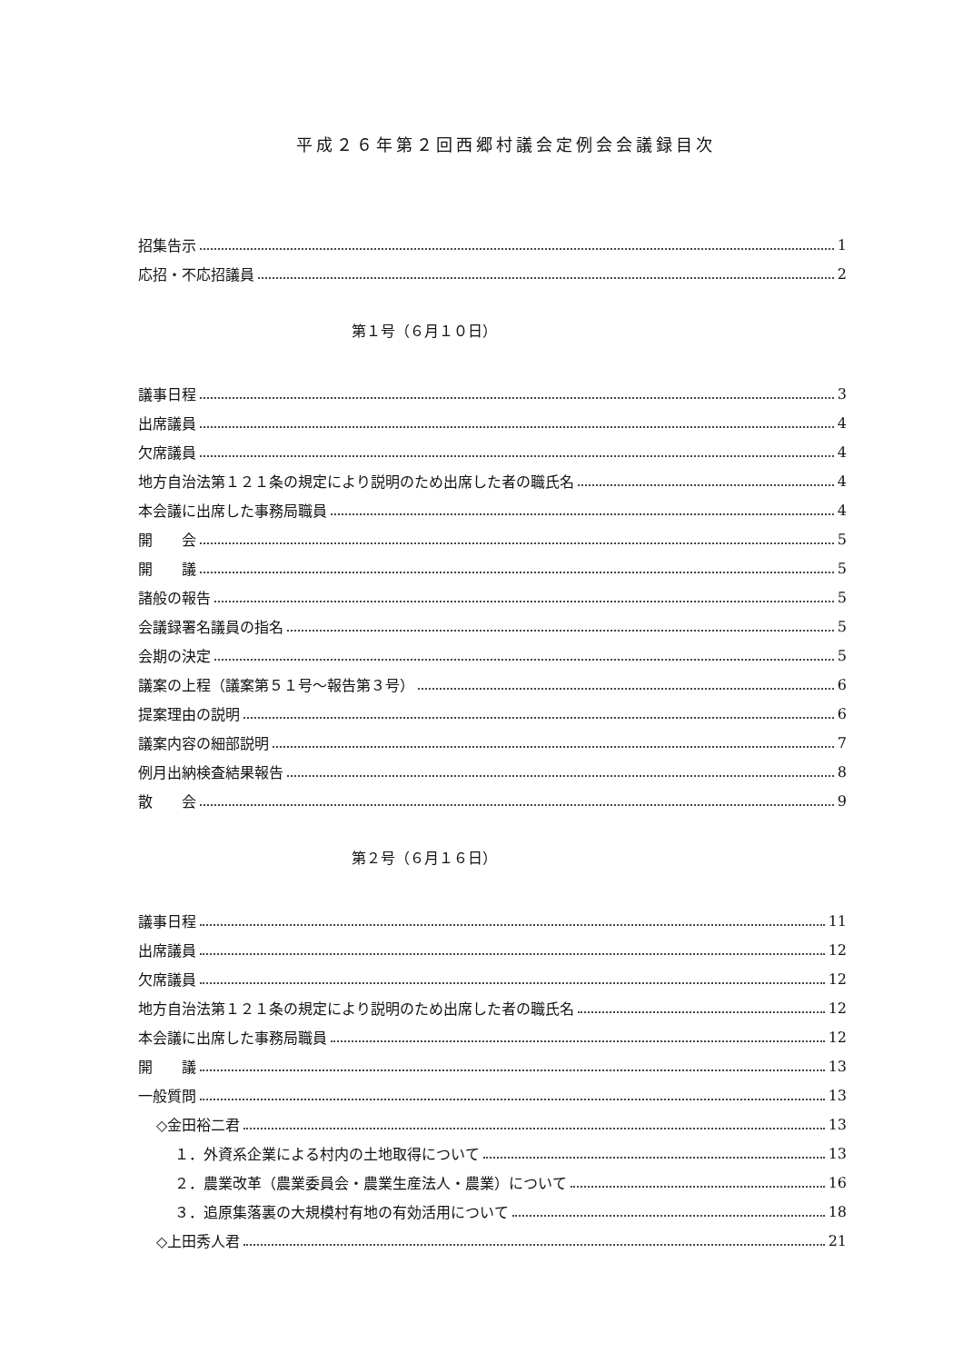平成２６年第２回西郷村議会定例会会議録目次
招集告示 1
応招・不応招議員 2
第１号（６月１０日）
議事日程 3
出席議員 4
欠席議員 4
地方自治法第１２１条の規定により説明のため出席した者の職氏名 4
本会議に出席した事務局職員 4
開　　会 5
開　　議 5
諸般の報告 5
会議録署名議員の指名 5
会期の決定 5
議案の上程（議案第５１号～報告第３号） 6
提案理由の説明 6
議案内容の細部説明 7
例月出納検査結果報告 8
散　　会 9
第２号（６月１６日）
議事日程 11
出席議員 12
欠席議員 12
地方自治法第１２１条の規定により説明のため出席した者の職氏名 12
本会議に出席した事務局職員 12
開　　議 13
一般質問 13
◇金田裕二君 13
１．外資系企業による村内の土地取得について 13
２．農業改革（農業委員会・農業生産法人・農業）について 16
３．追原集落裏の大規模村有地の有効活用について 18
◇上田秀人君 21